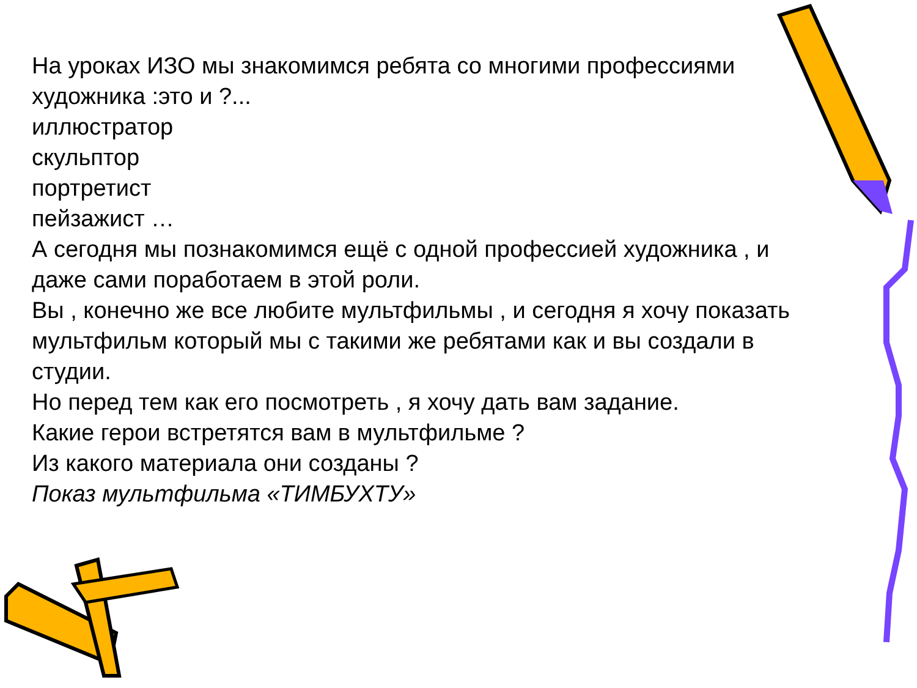На уроках ИЗО мы знакомимся ребята со многими профессиями художника :это и ?...
иллюстратор
скульптор
портретист
пейзажист …
А сегодня мы познакомимся ещё с одной профессией художника , и даже сами поработаем в этой роли.
Вы , конечно же все любите мультфильмы , и сегодня я хочу показать мультфильм который мы с такими же ребятами как и вы создали в студии.
Но перед тем как его посмотреть , я хочу дать вам задание.
Какие герои встретятся вам в мультфильме ?
Из какого материала они созданы ?
Показ мультфильма «ТИМБУХТУ»